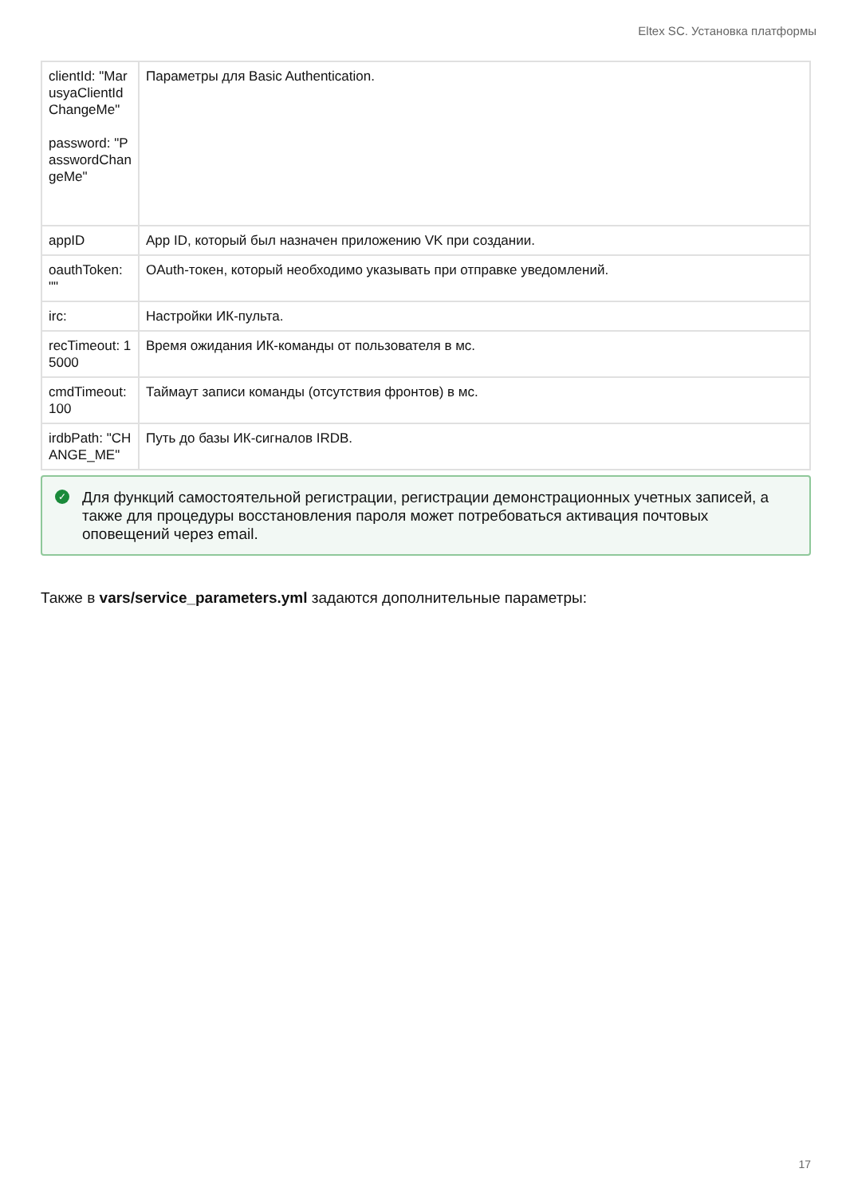Eltex SC. Установка платформы
| clientId: "MarusyaClientIdChangeMe" password: "PasswordChangeMe" | Параметры для Basic Authentication. |
| appID | App ID, который был назначен приложению VK при создании. |
| oauthToken: "" | OAuth-токен, который необходимо указывать при отправке уведомлений. |
| irc: | Настройки ИК-пульта. |
| recTimeout: 15000 | Время ожидания ИК-команды от пользователя в мс. |
| cmdTimeout: 100 | Таймаут записи команды (отсутствия фронтов) в мс. |
| irdbPath: "CHANGE_ME" | Путь до базы ИК-сигналов IRDB. |
✓ Для функций самостоятельной регистрации, регистрации демонстрационных учетных записей, а также для процедуры восстановления пароля может потребоваться активация почтовых оповещений через email.
Также в vars/service_parameters.yml задаются дополнительные параметры:
17